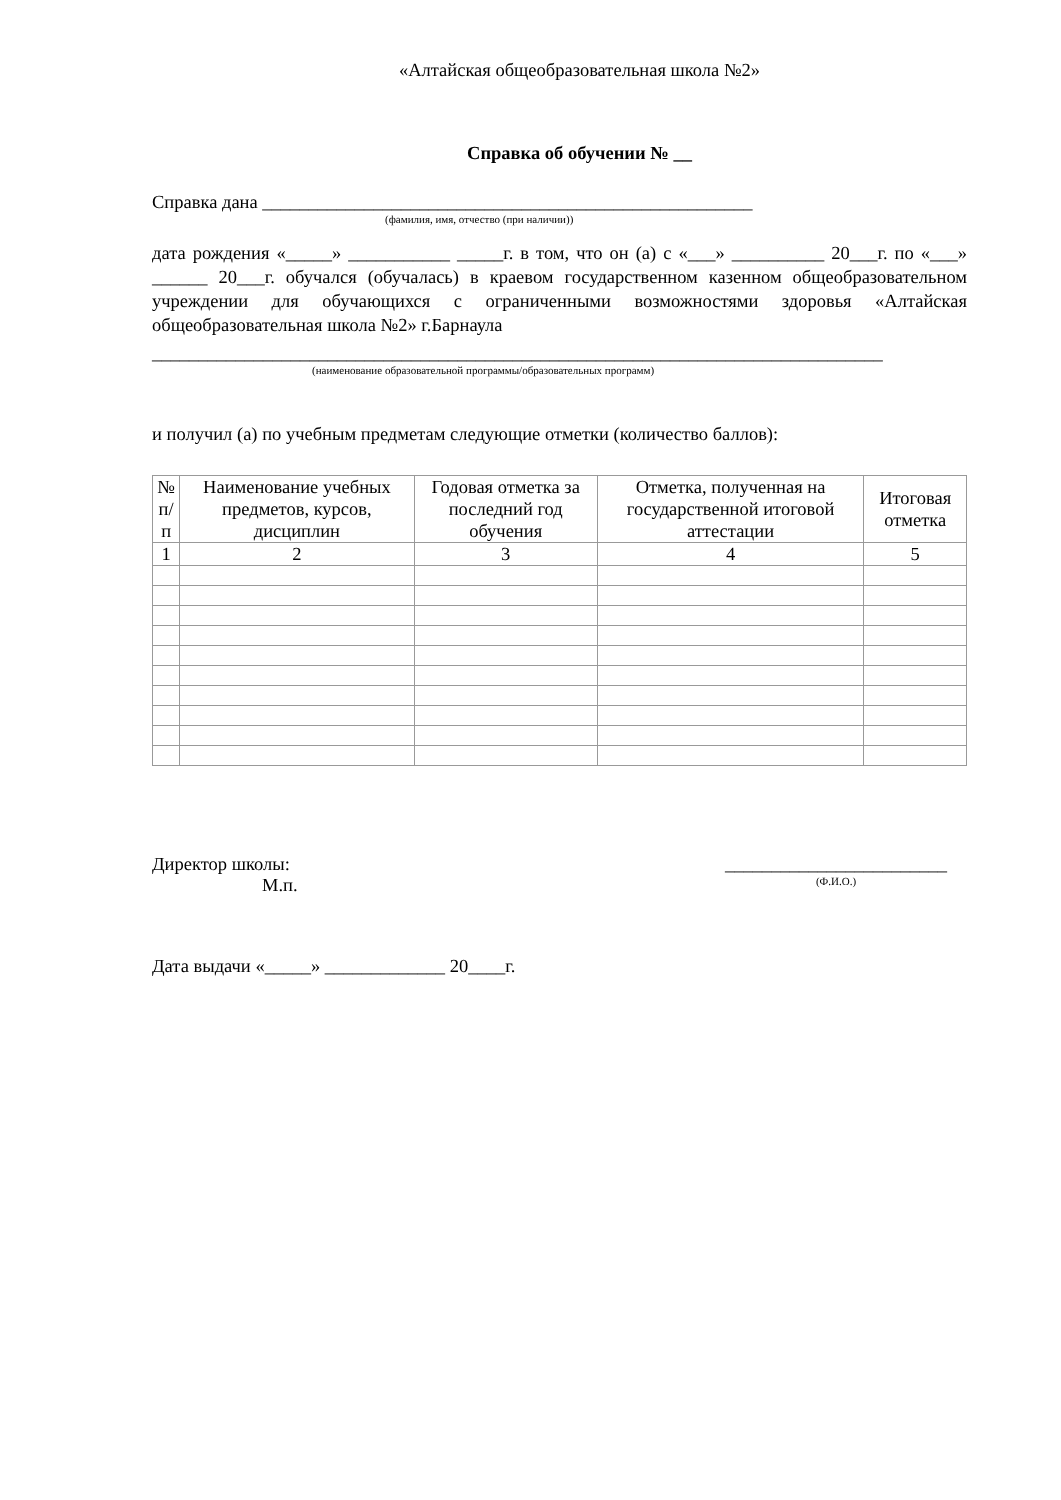«Алтайская общеобразовательная школа №2»
Справка об обучении № __
Справка дана _____________________________________________________
(фамилия, имя, отчество (при наличии))
дата рождения «_____» ___________ _____г. в том, что он (а) с «___» __________ 20___г. по «___» ______ 20___г. обучался (обучалась) в краевом государственном казенном общеобразовательном учреждении для обучающихся с ограниченными возможностями здоровья «Алтайская общеобразовательная школа №2» г.Барнаула
_______________________________________________________________________________
(наименование образовательной программы/образовательных программ)
и получил (а) по учебным предметам следующие отметки (количество баллов):
| № п/п | Наименование учебных предметов, курсов, дисциплин | Годовая отметка за последний год обучения | Отметка, полученная на государственной итоговой аттестации | Итоговая отметка |
| --- | --- | --- | --- | --- |
| 1 | 2 | 3 | 4 | 5 |
Директор школы:
М.п.
________________________
(Ф.И.О.)
Дата выдачи «_____» _____________ 20____г.